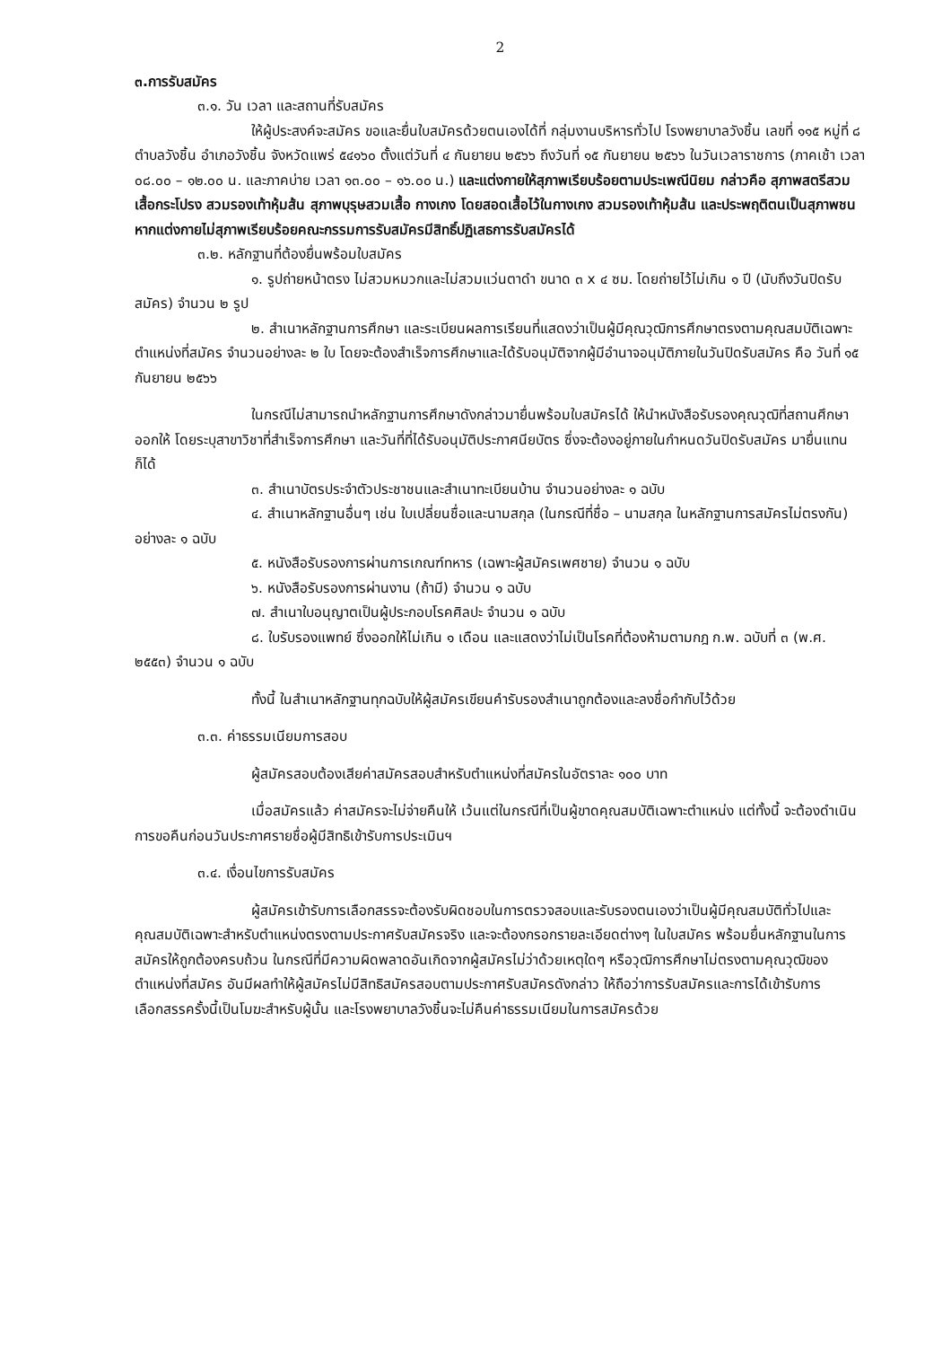2
๓.การรับสมัคร
๓.๑. วัน เวลา และสถานที่รับสมัคร
ให้ผู้ประสงค์จะสมัคร ขอและยื่นใบสมัครด้วยตนเองได้ที่ กลุ่มงานบริหารทั่วไป โรงพยาบาลวังชิ้น เลขที่ ๑๑๕ หมู่ที่ ๘ ตำบลวังชิ้น อำเภอวังชิ้น จังหวัดแพร่ ๕๔๑๖๐ ตั้งแต่วันที่ ๔ กันยายน ๒๕๖๖ ถึงวันที่ ๑๕ กันยายน ๒๕๖๖ ในวันเวลาราชการ (ภาคเช้า เวลา ๐๘.๐๐ – ๑๒.๐๐ น. และภาคบ่าย เวลา ๑๓.๐๐ – ๑๖.๐๐ น.) และแต่งกายให้สุภาพเรียบร้อยตามประเพณีนิยม กล่าวคือ สุภาพสตรีสวมเสื้อกระโปรง สวมรองเท้าหุ้มส้น สุภาพบุรุษสวมเสื้อ กางเกง โดยสอดเสื้อไว้ในกางเกง สวมรองเท้าหุ้มส้น และประพฤติตนเป็นสุภาพชน หากแต่งกายไม่สุภาพเรียบร้อยคณะกรรมการรับสมัครมีสิทธิ์ปฏิเสธการรับสมัครได้
๓.๒. หลักฐานที่ต้องยื่นพร้อมใบสมัคร
๑. รูปถ่ายหน้าตรง ไม่สวมหมวกและไม่สวมแว่นตาดำ ขนาด ๓ x ๔ ซม. โดยถ่ายไว้ไม่เกิน ๑ ปี (นับถึงวันปิดรับสมัคร) จำนวน ๒ รูป
๒. สำเนาหลักฐานการศึกษา และระเบียนผลการเรียนที่แสดงว่าเป็นผู้มีคุณวุฒิการศึกษาตรงตามคุณสมบัติเฉพาะตำแหน่งที่สมัคร จำนวนอย่างละ ๒ ใบ โดยจะต้องสำเร็จการศึกษาและได้รับอนุมัติจากผู้มีอำนาจอนุมัติภายในวันปิดรับสมัคร คือ วันที่ ๑๕ กันยายน ๒๕๖๖
ในกรณีไม่สามารถนำหลักฐานการศึกษาดังกล่าวมายื่นพร้อมใบสมัครได้ ให้นำหนังสือรับรองคุณวุฒิที่สถานศึกษาออกให้ โดยระบุสาขาวิชาที่สำเร็จการศึกษา และวันที่ที่ได้รับอนุมัติประกาศนียบัตร ซึ่งจะต้องอยู่ภายในกำหนดวันปิดรับสมัคร มายื่นแทนก็ได้
๓. สำเนาบัตรประจำตัวประชาชนและสำเนาทะเบียนบ้าน จำนวนอย่างละ ๑ ฉบับ
๔. สำเนาหลักฐานอื่นๆ เช่น ใบเปลี่ยนชื่อและนามสกุล (ในกรณีที่ชื่อ – นามสกุล ในหลักฐานการสมัครไม่ตรงกัน) อย่างละ ๑ ฉบับ
๕. หนังสือรับรองการผ่านการเกณฑ์ทหาร (เฉพาะผู้สมัครเพศชาย) จำนวน ๑ ฉบับ
๖. หนังสือรับรองการผ่านงาน (ถ้ามี) จำนวน ๑ ฉบับ
๗. สำเนาใบอนุญาตเป็นผู้ประกอบโรคศิลปะ จำนวน ๑ ฉบับ
๘. ใบรับรองแพทย์ ซึ่งออกให้ไม่เกิน ๑ เดือน และแสดงว่าไม่เป็นโรคที่ต้องห้ามตามกฎ ก.พ. ฉบับที่ ๓ (พ.ศ. ๒๕๕๓) จำนวน ๑ ฉบับ
ทั้งนี้ ในสำเนาหลักฐานทุกฉบับให้ผู้สมัครเขียนคำรับรองสำเนาถูกต้องและลงชื่อกำกับไว้ด้วย
๓.๓. ค่าธรรมเนียมการสอบ
ผู้สมัครสอบต้องเสียค่าสมัครสอบสำหรับตำแหน่งที่สมัครในอัตราละ ๑๐๐ บาท
เมื่อสมัครแล้ว ค่าสมัครจะไม่จ่ายคืนให้ เว้นแต่ในกรณีที่เป็นผู้ขาดคุณสมบัติเฉพาะตำแหน่ง แต่ทั้งนี้ จะต้องดำเนินการขอคืนก่อนวันประกาศรายชื่อผู้มีสิทธิเข้ารับการประเมินฯ
๓.๔. เงื่อนไขการรับสมัคร
ผู้สมัครเข้ารับการเลือกสรรจะต้องรับผิดชอบในการตรวจสอบและรับรองตนเองว่าเป็นผู้มีคุณสมบัติทั่วไปและคุณสมบัติเฉพาะสำหรับตำแหน่งตรงตามประกาศรับสมัครจริง และจะต้องกรอกรายละเอียดต่างๆ ในใบสมัคร พร้อมยื่นหลักฐานในการสมัครให้ถูกต้องครบถ้วน ในกรณีที่มีความผิดพลาดอันเกิดจากผู้สมัครไม่ว่าด้วยเหตุใดๆ หรือวุฒิการศึกษาไม่ตรงตามคุณวุฒิของตำแหน่งที่สมัคร อันมีผลทำให้ผู้สมัครไม่มีสิทธิสมัครสอบตามประกาศรับสมัครดังกล่าว ให้ถือว่าการรับสมัครและการได้เข้ารับการเลือกสรรครั้งนี้เป็นโมฆะสำหรับผู้นั้น และโรงพยาบาลวังชิ้นจะไม่คืนค่าธรรมเนียมในการสมัครด้วย